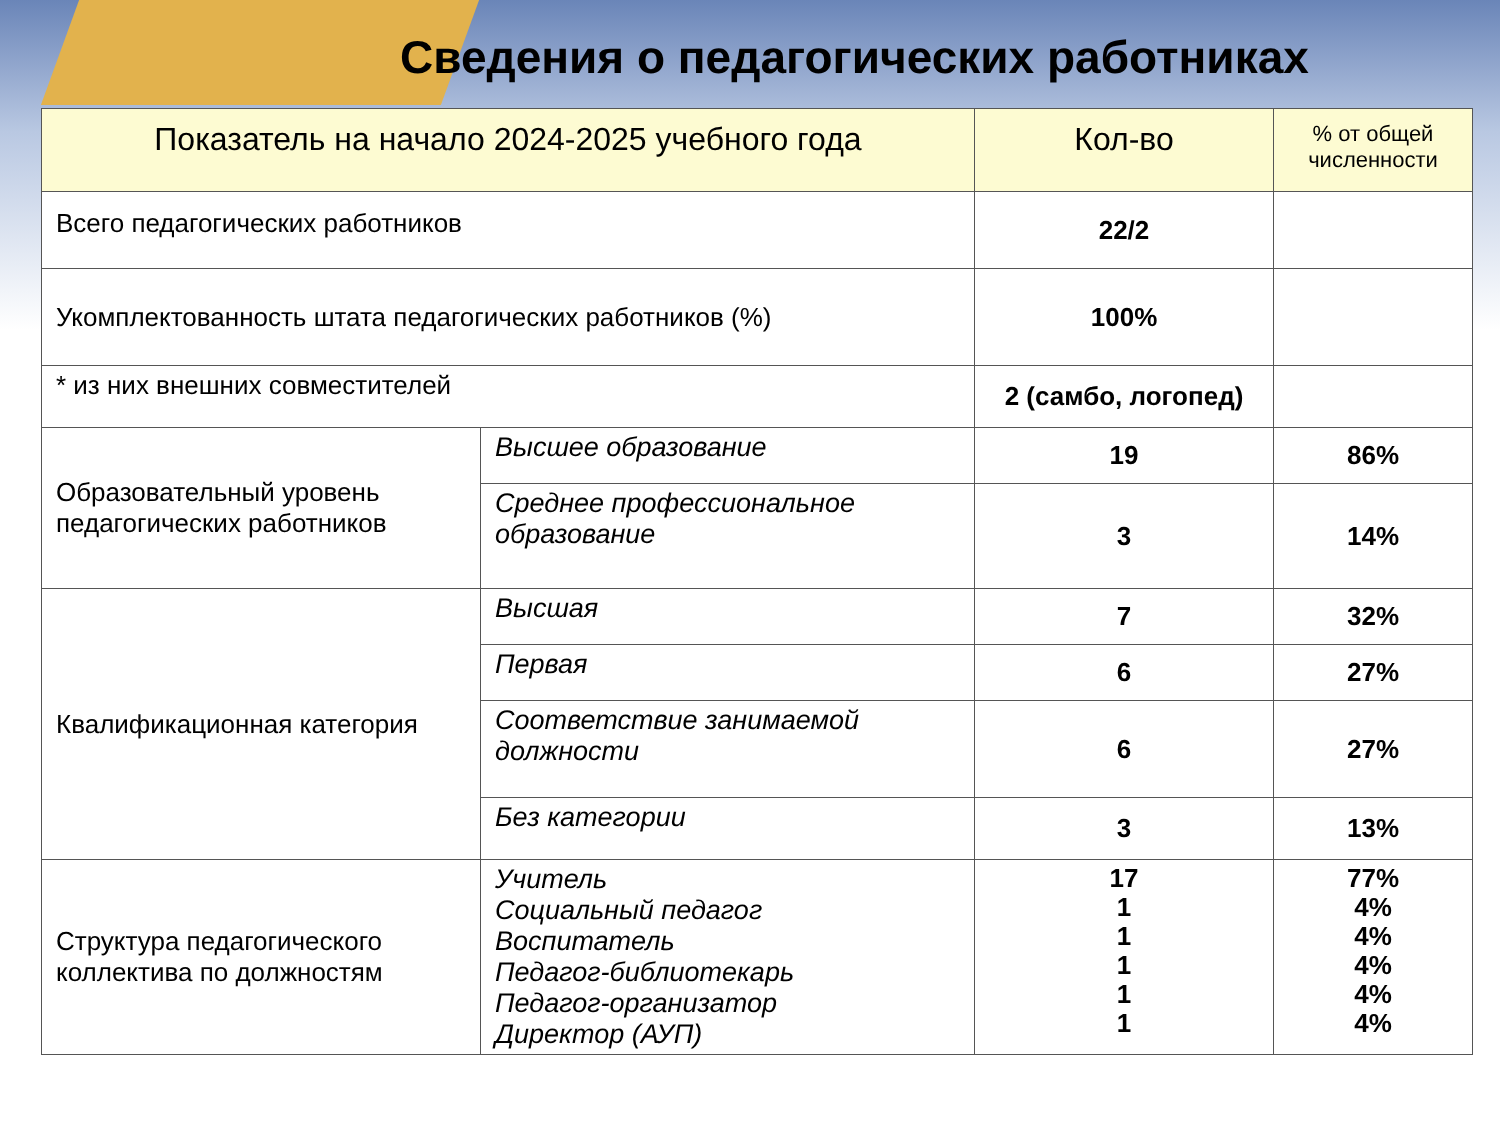Сведения о педагогических работниках
| Показатель на начало 2024-2025 учебного года | | Кол-во | % от общей численности |
| --- | --- | --- | --- |
| Всего педагогических работников | | 22/2 | |
| Укомплектованность штата педагогических работников (%) | | 100% | |
| * из них внешних совместителей | | 2 (самбо, логопед) | |
| Образовательный уровень педагогических работников | Высшее образование | 19 | 86% |
| | Среднее профессиональное образование | 3 | 14% |
| Квалификационная категория | Высшая | 7 | 32% |
| | Первая | 6 | 27% |
| | Соответствие занимаемой должности | 6 | 27% |
| | Без категории | 3 | 13% |
| Структура педагогического коллектива по должностям | Учитель Социальный педагог Воспитатель Педагог-библиотекарь Педагог-организатор Директор (АУП) | 17 1 1 1 1 1 | 77% 4% 4% 4% 4% 4% |